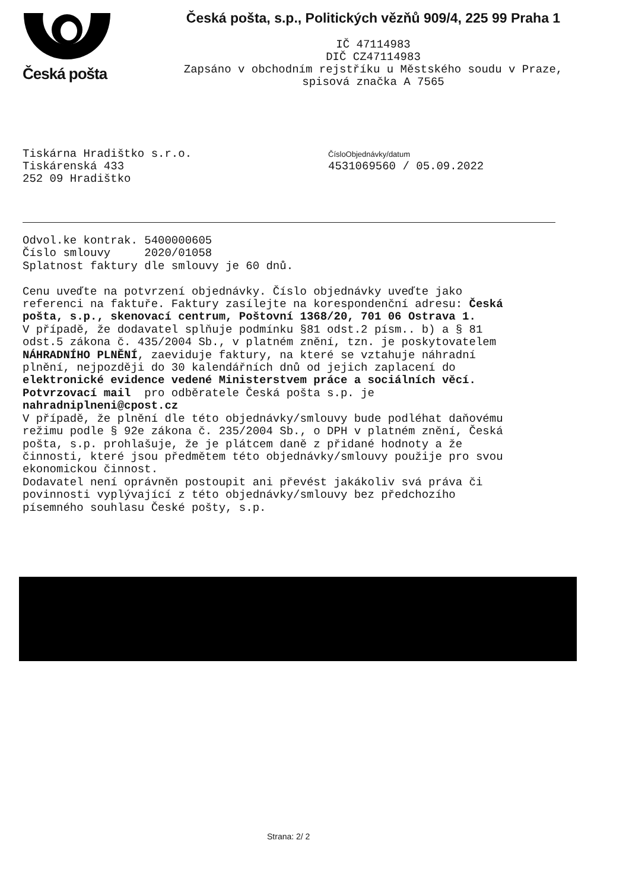Česká pošta
Česká pošta, s.p., Politických vězňů 909/4, 225 99 Praha 1
IČ 47114983
DIČ CZ47114983
Zapsáno v obchodním rejstříku u Městského soudu v Praze,
spisová značka A 7565
Tiskárna Hradištko s.r.o.
Tiskárenská 433
252 09 Hradištko
ČísloObjednávky/datum
4531069560 / 05.09.2022
Odvol.ke kontrak. 5400000605 Číslo smlouvy 2020/01058 Splatnost faktury dle smlouvy je 60 dnů. Cenu uveďte na potvrzení objednávky. Číslo objednávky uveďte jako referenci na faktuře. Faktury zasílejte na korespondenční adresu: Česká pošta, s.p., skenovací centrum, Poštovní 1368/20, 701 06 Ostrava 1. V případě, že dodavatel splňuje podmínku §81 odst.2 písm.. b) a § 81 odst.5 zákona č. 435/2004 Sb., v platném znění, tzn. je poskytovatelem NÁHRADNÍHO PLNĚNÍ, zaeviduje faktury, na které se vztahuje náhradní plnění, nejpozději do 30 kalendářních dnů od jejich zaplacení do elektronické evidence vedené Ministerstvem práce a sociálních věcí. Potvrzovací mail pro odběratele Česká pošta s.p. je nahradniplneni@cpost.cz V případě, že plnění dle této objednávky/smlouvy bude podléhat daňovému režimu podle § 92e zákona č. 235/2004 Sb., o DPH v platném znění, Česká pošta, s.p. prohlašuje, že je plátcem daně z přidané hodnoty a že činnosti, které jsou předmětem této objednávky/smlouvy použije pro svou ekonomickou činnost. Dodavatel není oprávněn postoupit ani převést jakákoliv svá práva či povinnosti vyplývající z této objednávky/smlouvy bez předchozího písemného souhlasu České pošty, s.p.
Strana: 2/ 2